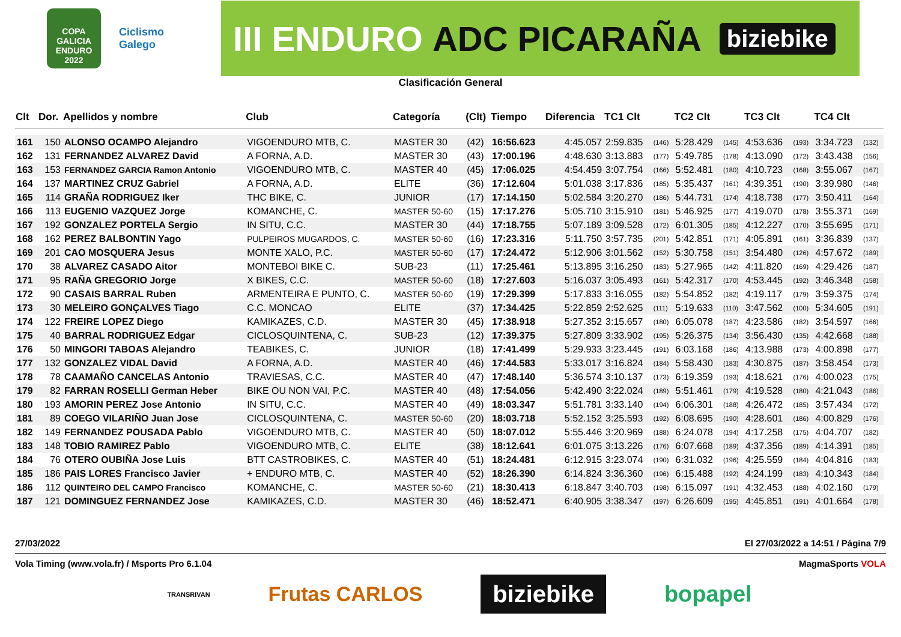COPA GALICIA ENDURO 2022
Ciclismo Galego
III ENDURO ADC PICARAÑA biziebike
Clasificación General
| Clt | Dor. | Apellidos y nombre | Club | Categoría | (Clt) | Tiempo | Diferencia | TC1 Clt | | TC2 Clt | | TC3 Clt | | TC4 Clt | |
| --- | --- | --- | --- | --- | --- | --- | --- | --- | --- | --- | --- | --- | --- | --- | --- |
| 161 | 150 | ALONSO OCAMPO Alejandro | VIGOENDURO MTB, C. | MASTER 30 | (42) | 16:56.623 | 4:45.057 | 2:59.835 | (146) | 5:28.429 | (145) | 4:53.636 | (193) | 3:34.723 | (132) |
| 162 | 131 | FERNANDEZ ALVAREZ David | A FORNA, A.D. | MASTER 30 | (43) | 17:00.196 | 4:48.630 | 3:13.883 | (177) | 5:49.785 | (178) | 4:13.090 | (172) | 3:43.438 | (156) |
| 163 | 153 | FERNANDEZ GARCIA Ramon Antonio | VIGOENDURO MTB, C. | MASTER 40 | (45) | 17:06.025 | 4:54.459 | 3:07.754 | (166) | 5:52.481 | (180) | 4:10.723 | (168) | 3:55.067 | (167) |
| 164 | 137 | MARTINEZ CRUZ Gabriel | A FORNA, A.D. | ELITE | (36) | 17:12.604 | 5:01.038 | 3:17.836 | (185) | 5:35.437 | (161) | 4:39.351 | (190) | 3:39.980 | (146) |
| 165 | 114 | GRAÑA RODRIGUEZ Iker | THC BIKE, C. | JUNIOR | (17) | 17:14.150 | 5:02.584 | 3:20.270 | (186) | 5:44.731 | (174) | 4:18.738 | (177) | 3:50.411 | (164) |
| 166 | 113 | EUGENIO VAZQUEZ Jorge | KOMANCHE, C. | MASTER 50-60 | (15) | 17:17.276 | 5:05.710 | 3:15.910 | (181) | 5:46.925 | (177) | 4:19.070 | (178) | 3:55.371 | (169) |
| 167 | 192 | GONZALEZ PORTELA Sergio | IN SITU, C.C. | MASTER 30 | (44) | 17:18.755 | 5:07.189 | 3:09.528 | (172) | 6:01.305 | (185) | 4:12.227 | (170) | 3:55.695 | (171) |
| 168 | 162 | PEREZ BALBONTIN Yago | PULPEIROS MUGARDOS, C. | MASTER 50-60 | (16) | 17:23.316 | 5:11.750 | 3:57.735 | (201) | 5:42.851 | (171) | 4:05.891 | (161) | 3:36.839 | (137) |
| 169 | 201 | CAO MOSQUERA Jesus | MONTE XALO, P.C. | MASTER 50-60 | (17) | 17:24.472 | 5:12.906 | 3:01.562 | (152) | 5:30.758 | (151) | 3:54.480 | (126) | 4:57.672 | (189) |
| 170 | 38 | ALVAREZ CASADO Aitor | MONTEBOI BIKE C. | SUB-23 | (11) | 17:25.461 | 5:13.895 | 3:16.250 | (183) | 5:27.965 | (142) | 4:11.820 | (169) | 4:29.426 | (187) |
| 171 | 95 | RAÑA GREGORIO Jorge | X BIKES, C.C. | MASTER 50-60 | (18) | 17:27.603 | 5:16.037 | 3:05.493 | (161) | 5:42.317 | (170) | 4:53.445 | (192) | 3:46.348 | (158) |
| 172 | 90 | CASAIS BARRAL Ruben | ARMENTEIRA E PUNTO, C. | MASTER 50-60 | (19) | 17:29.399 | 5:17.833 | 3:16.055 | (182) | 5:54.852 | (182) | 4:19.117 | (179) | 3:59.375 | (174) |
| 173 | 30 | MELEIRO GONÇALVES Tiago | C.C. MONCAO | ELITE | (37) | 17:34.425 | 5:22.859 | 2:52.625 | (111) | 5:19.633 | (110) | 3:47.562 | (100) | 5:34.605 | (191) |
| 174 | 122 | FREIRE LOPEZ Diego | KAMIKAZES, C.D. | MASTER 30 | (45) | 17:38.918 | 5:27.352 | 3:15.657 | (180) | 6:05.078 | (187) | 4:23.586 | (182) | 3:54.597 | (166) |
| 175 | 40 | BARRAL RODRIGUEZ Edgar | CICLOSQUINTENA, C. | SUB-23 | (12) | 17:39.375 | 5:27.809 | 3:33.902 | (195) | 5:26.375 | (134) | 3:56.430 | (135) | 4:42.668 | (188) |
| 176 | 50 | MINGORI TABOAS Alejandro | TEABIKES, C. | JUNIOR | (18) | 17:41.499 | 5:29.933 | 3:23.445 | (191) | 6:03.168 | (186) | 4:13.988 | (173) | 4:00.898 | (177) |
| 177 | 132 | GONZALEZ VIDAL David | A FORNA, A.D. | MASTER 40 | (46) | 17:44.583 | 5:33.017 | 3:16.824 | (184) | 5:58.430 | (183) | 4:30.875 | (187) | 3:58.454 | (173) |
| 178 | 78 | CAAMAÑO CANCELAS Antonio | TRAVIESAS, C.C. | MASTER 40 | (47) | 17:48.140 | 5:36.574 | 3:10.137 | (173) | 6:19.359 | (193) | 4:18.621 | (176) | 4:00.023 | (175) |
| 179 | 82 | FARRAN ROSELLI German Heber | BIKE OU NON VAI, P.C. | MASTER 40 | (48) | 17:54.056 | 5:42.490 | 3:22.024 | (189) | 5:51.461 | (179) | 4:19.528 | (180) | 4:21.043 | (186) |
| 180 | 193 | AMORIN PEREZ Jose Antonio | IN SITU, C.C. | MASTER 40 | (49) | 18:03.347 | 5:51.781 | 3:33.140 | (194) | 6:06.301 | (188) | 4:26.472 | (185) | 3:57.434 | (172) |
| 181 | 89 | COEGO VILARIÑO Juan Jose | CICLOSQUINTENA, C. | MASTER 50-60 | (20) | 18:03.718 | 5:52.152 | 3:25.593 | (192) | 6:08.695 | (190) | 4:28.601 | (186) | 4:00.829 | (176) |
| 182 | 149 | FERNANDEZ POUSADA Pablo | VIGOENDURO MTB, C. | MASTER 40 | (50) | 18:07.012 | 5:55.446 | 3:20.969 | (188) | 6:24.078 | (194) | 4:17.258 | (175) | 4:04.707 | (182) |
| 183 | 148 | TOBIO RAMIREZ Pablo | VIGOENDURO MTB, C. | ELITE | (38) | 18:12.641 | 6:01.075 | 3:13.226 | (176) | 6:07.668 | (189) | 4:37.356 | (189) | 4:14.391 | (185) |
| 184 | 76 | OTERO OUBIÑA Jose Luis | BTT CASTROBIKES, C. | MASTER 40 | (51) | 18:24.481 | 6:12.915 | 3:23.074 | (190) | 6:31.032 | (196) | 4:25.559 | (184) | 4:04.816 | (183) |
| 185 | 186 | PAIS LORES Francisco Javier | + ENDURO MTB, C. | MASTER 40 | (52) | 18:26.390 | 6:14.824 | 3:36.360 | (196) | 6:15.488 | (192) | 4:24.199 | (183) | 4:10.343 | (184) |
| 186 | 112 | QUINTEIRO DEL CAMPO Francisco | KOMANCHE, C. | MASTER 50-60 | (21) | 18:30.413 | 6:18.847 | 3:40.703 | (198) | 6:15.097 | (191) | 4:32.453 | (188) | 4:02.160 | (179) |
| 187 | 121 | DOMINGUEZ FERNANDEZ Jose | KAMIKAZES, C.D. | MASTER 30 | (46) | 18:52.471 | 6:40.905 | 3:38.347 | (197) | 6:26.609 | (195) | 4:45.851 | (191) | 4:01.664 | (178) |
27/03/2022 El 27/03/2022 a 14:51 / Página 7/9
Vola Timing (www.vola.fr) / Msports Pro 6.1.04 MagmaSports VOLA
TRANSRIVAN Frutas CARLOS biziebike bopapel